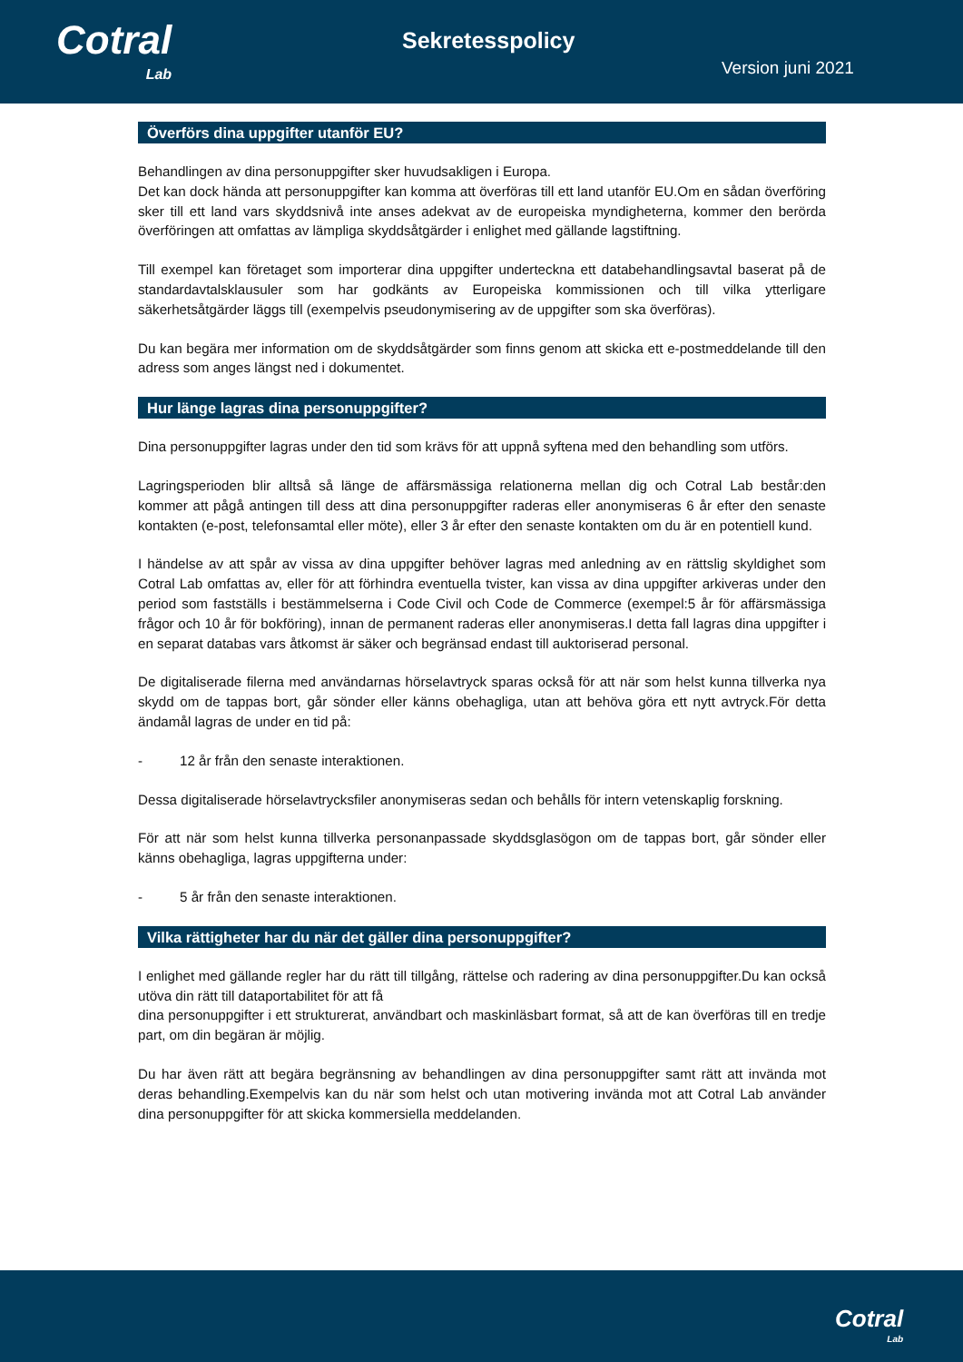Cotral
Lab
Sekretesspolicy
Version juni 2021
Överförs dina uppgifter utanför EU?
Behandlingen av dina personuppgifter sker huvudsakligen i Europa.
Det kan dock hända att personuppgifter kan komma att överföras till ett land utanför EU.Om en sådan överföring sker till ett land vars skyddsnivå inte anses adekvat av de europeiska myndigheterna, kommer den berörda överföringen att omfattas av lämpliga skyddsåtgärder i enlighet med gällande lagstiftning.
Till exempel kan företaget som importerar dina uppgifter underteckna ett databehandlingsavtal baserat på de standardavtalsklausuler som har godkänts av Europeiska kommissionen och till vilka ytterligare säkerhetsåtgärder läggs till (exempelvis pseudonymisering av de uppgifter som ska överföras).
Du kan begära mer information om de skyddsåtgärder som finns genom att skicka ett e-postmeddelande till den adress som anges längst ned i dokumentet.
Hur länge lagras dina personuppgifter?
Dina personuppgifter lagras under den tid som krävs för att uppnå syftena med den behandling som utförs.
Lagringsperioden blir alltså så länge de affärsmässiga relationerna mellan dig och Cotral Lab består:den kommer att pågå antingen till dess att dina personuppgifter raderas eller anonymiseras 6 år efter den senaste kontakten (e-post, telefonsamtal eller möte), eller 3 år efter den senaste kontakten om du är en potentiell kund.
I händelse av att spår av vissa av dina uppgifter behöver lagras med anledning av en rättslig skyldighet som Cotral Lab omfattas av, eller för att förhindra eventuella tvister, kan vissa av dina uppgifter arkiveras under den period som fastställs i bestämmelserna i Code Civil och Code de Commerce (exempel:5 år för affärsmässiga frågor och 10 år för bokföring), innan de permanent raderas eller anonymiseras.I detta fall lagras dina uppgifter i en separat databas vars åtkomst är säker och begränsad endast till auktoriserad personal.
De digitaliserade filerna med användarnas hörselavtryck sparas också för att när som helst kunna tillverka nya skydd om de tappas bort, går sönder eller känns obehagliga, utan att behöva göra ett nytt avtryck.För detta ändamål lagras de under en tid på:
- 12 år från den senaste interaktionen.
Dessa digitaliserade hörselavtrycksfiler anonymiseras sedan och behålls för intern vetenskaplig forskning.
För att när som helst kunna tillverka personanpassade skyddsglasögon om de tappas bort, går sönder eller känns obehagliga, lagras uppgifterna under:
- 5 år från den senaste interaktionen.
Vilka rättigheter har du när det gäller dina personuppgifter?
I enlighet med gällande regler har du rätt till tillgång, rättelse och radering av dina personuppgifter.Du kan också utöva din rätt till dataportabilitet för att få
dina personuppgifter i ett strukturerat, användbart och maskinläsbart format, så att de kan överföras till en tredje part, om din begäran är möjlig.
Du har även rätt att begära begränsning av behandlingen av dina personuppgifter samt rätt att invända mot deras behandling.Exempelvis kan du när som helst och utan motivering invända mot att Cotral Lab använder dina personuppgifter för att skicka kommersiella meddelanden.
Cotral
Lab